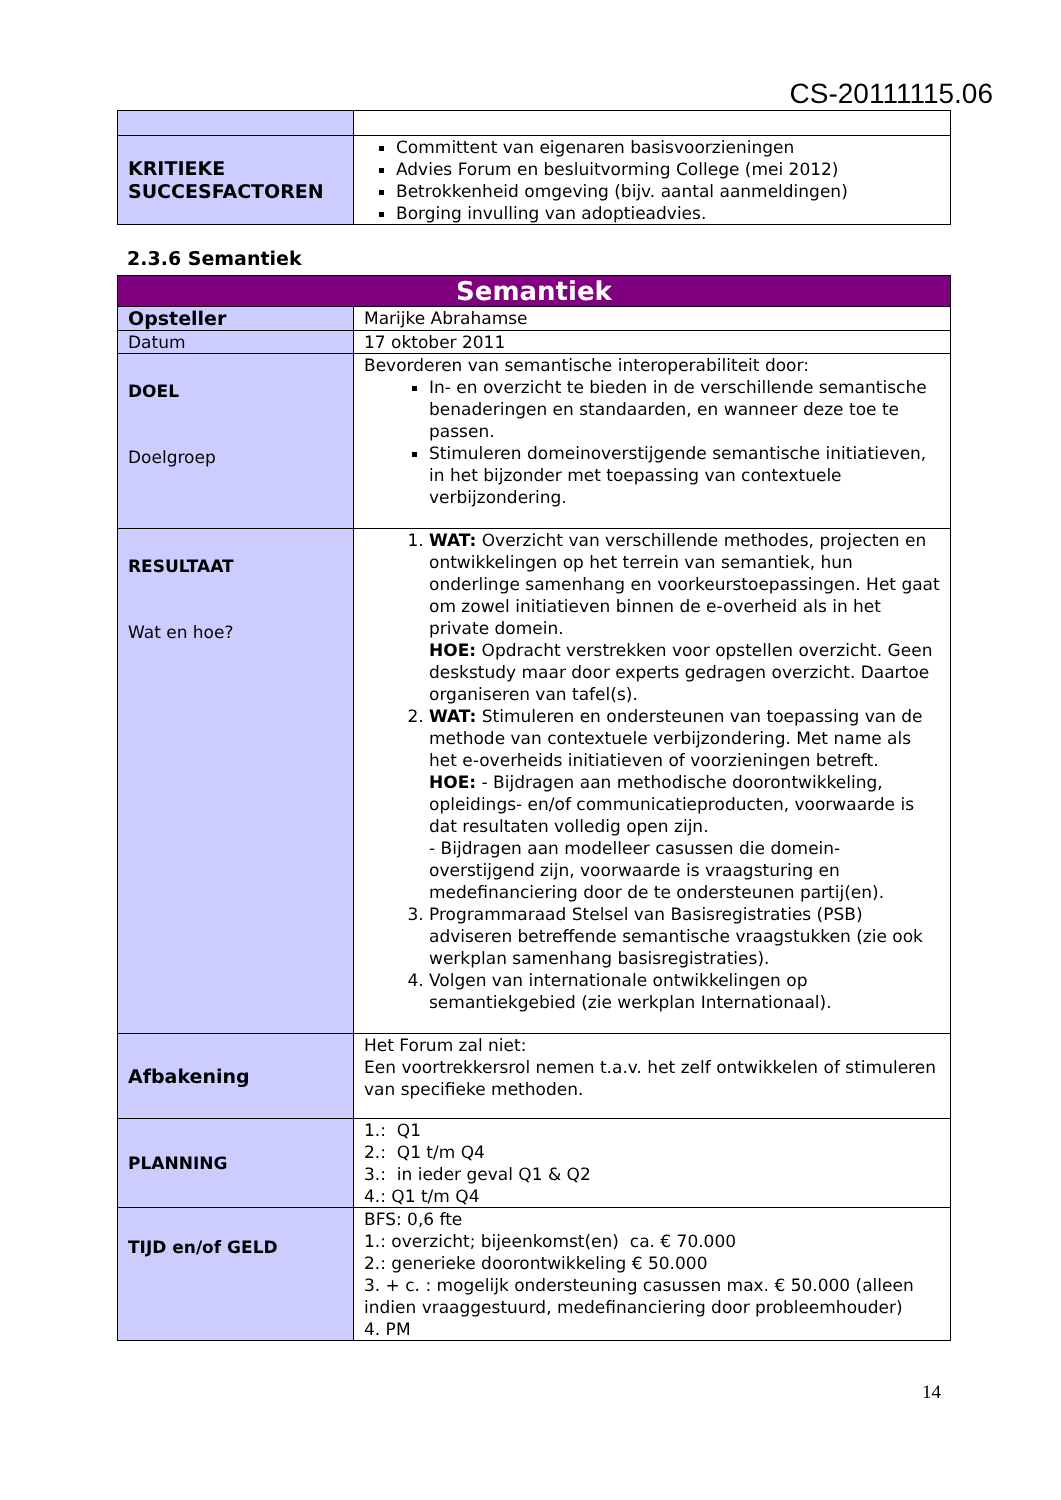CS-20111115.06
| KRITIEKE SUCCESFACTOREN | Committent van eigenaren basisvoorzieningen Advies Forum en besluitvorming College (mei 2012) Betrokkenheid omgeving (bijv. aantal aanmeldingen) Borging invulling van adoptieadvies. |
2.3.6 Semantiek
| Semantiek | |
| --- | --- |
| Opsteller | Marijke Abrahamse |
| Datum | 17 oktober 2011 |
| DOEL Doelgroep | Bevorderen van semantische interoperabiliteit door: In- en overzicht te bieden in de verschillende semantische benaderingen en standaarden, en wanneer deze toe te passen. Stimuleren domeinoverstijgende semantische initiatieven, in het bijzonder met toepassing van contextuele verbijzondering. |
| RESULTAAT Wat en hoe? | 1. WAT: Overzicht van verschillende methodes, projecten en ontwikkelingen op het terrein van semantiek, hun onderlinge samenhang en voorkeurstoepassingen. Het gaat om zowel initiatieven binnen de e-overheid als in het private domein. HOE: Opdracht verstrekken voor opstellen overzicht. Geen deskstudy maar door experts gedragen overzicht. Daartoe organiseren van tafel(s). 2. WAT: Stimuleren en ondersteunen van toepassing van de methode van contextuele verbijzondering. Met name als het e-overheids initiatieven of voorzieningen betreft. HOE: - Bijdragen aan methodische doorontwikkeling, opleidings- en/of communicatieproducten, voorwaarde is dat resultaten volledig open zijn. - Bijdragen aan modelleer casussen die domein-overstijgend zijn, voorwaarde is vraagsturing en medefinanciering door de te ondersteunen partij(en). 3. Programmaraad Stelsel van Basisregistraties (PSB) adviseren betreffende semantische vraagstukken (zie ook werkplan samenhang basisregistraties). 4. Volgen van internationale ontwikkelingen op semantiekgebied (zie werkplan Internationaal). |
| Afbakening | Het Forum zal niet: Een voortrekkersrol nemen t.a.v. het zelf ontwikkelen of stimuleren van specifieke methoden. |
| PLANNING | 1.: Q1 2.: Q1 t/m Q4 3.: in ieder geval Q1 & Q2 4.: Q1 t/m Q4 |
| TIJD en/of GELD | BFS: 0,6 fte 1.: overzicht; bijeenkomst(en) ca. € 70.000 2.: generieke doorontwikkeling € 50.000 3. + c. : mogelijk ondersteuning casussen max. € 50.000 (alleen indien vraaggestuurd, medefinanciering door probleemhouder) 4. PM |
14